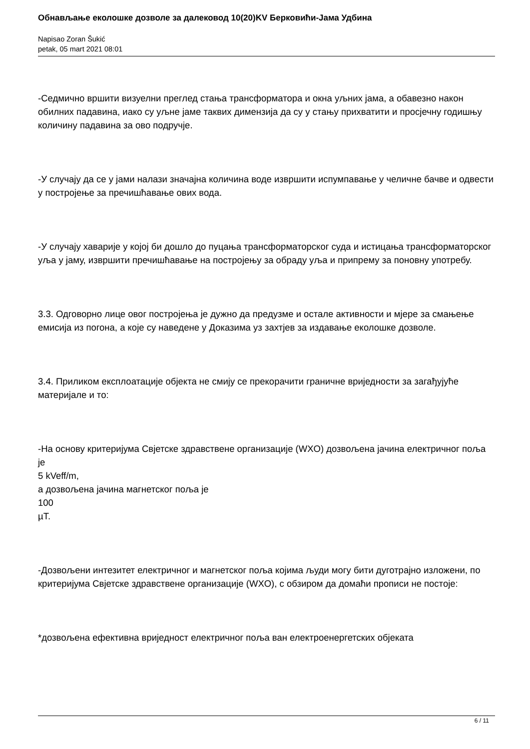Обнављање еколошке дозволе за далековод 10(20)KV Берковићи-Јама Удбина
Napisao Zoran Šukić
petak, 05 mart 2021 08:01
-Седмично вршити визуелни преглед стања трансформатора и окна уљних јама, а обавезно након обилних падавина, иако су уљне јаме таквих димензија да су у стању прихватити и просјечну годишњу количину падавина за ово подручје.
-У случају да се у јами налази значајна количина воде извршити испумпавање у челичне бачве и одвести у постројење за пречишћавање ових вода.
-У случају хаварије у којој би дошло до пуцања трансформаторског суда и истицања трансформаторског уља у јаму, извршити пречишћавање на постројењу за обраду уља и припрему за поновну употребу.
3.3. Одговорно лице овог постројења је дужно да предузме и остале активности и мјере за смањење емисија из погона, а које су наведене у Доказима уз захтјев за издавање еколошке дозволе.
3.4. Приликом експлоатације објекта не смију се прекорачити граничне вриједности за загађујуће материјале и то:
-На основу критеријума Свјетске здравствене организације (WXO) дозвољена јачина електричног поља је
5 kVeff/m,
а дозвољена јачина магнетског поља је
100
µT.
-Дозвољени интезитет електричног и магнетског поља којима људи могу бити дуготрајно изложени, по критеријума Свјетске здравствене организације (WXO), с обзиром да домаћи прописи не постоје:
*дозвољена ефективна вриједност електричног поља ван електроенергетских објеката
6 / 11